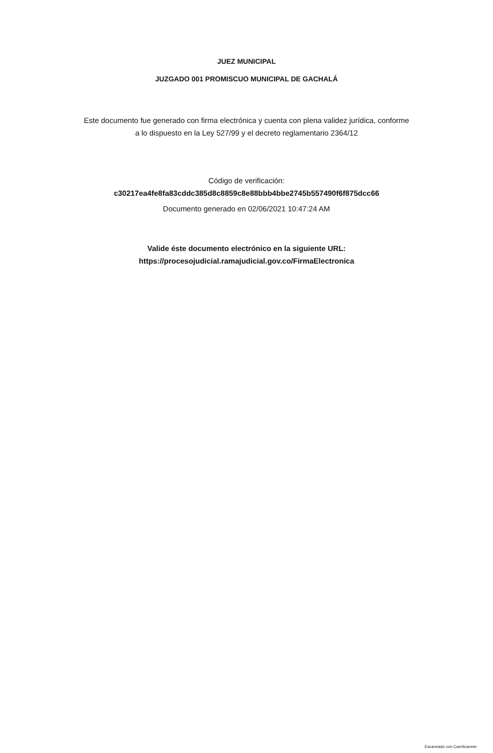JUEZ MUNICIPAL
JUZGADO 001 PROMISCUO MUNICIPAL DE GACHALÁ
Este documento fue generado con firma electrónica y cuenta con plena validez jurídica, conforme
a lo dispuesto en la Ley 527/99 y el decreto reglamentario 2364/12
Código de verificación:
c30217ea4fe8fa83cddc385d8c8859c8e88bbb4bbe2745b557490f6f875dcc66
Documento generado en 02/06/2021 10:47:24 AM
Valide éste documento electrónico en la siguiente URL:
https://procesojudicial.ramajudicial.gov.co/FirmaElectronica
Escaneado con CamScanner